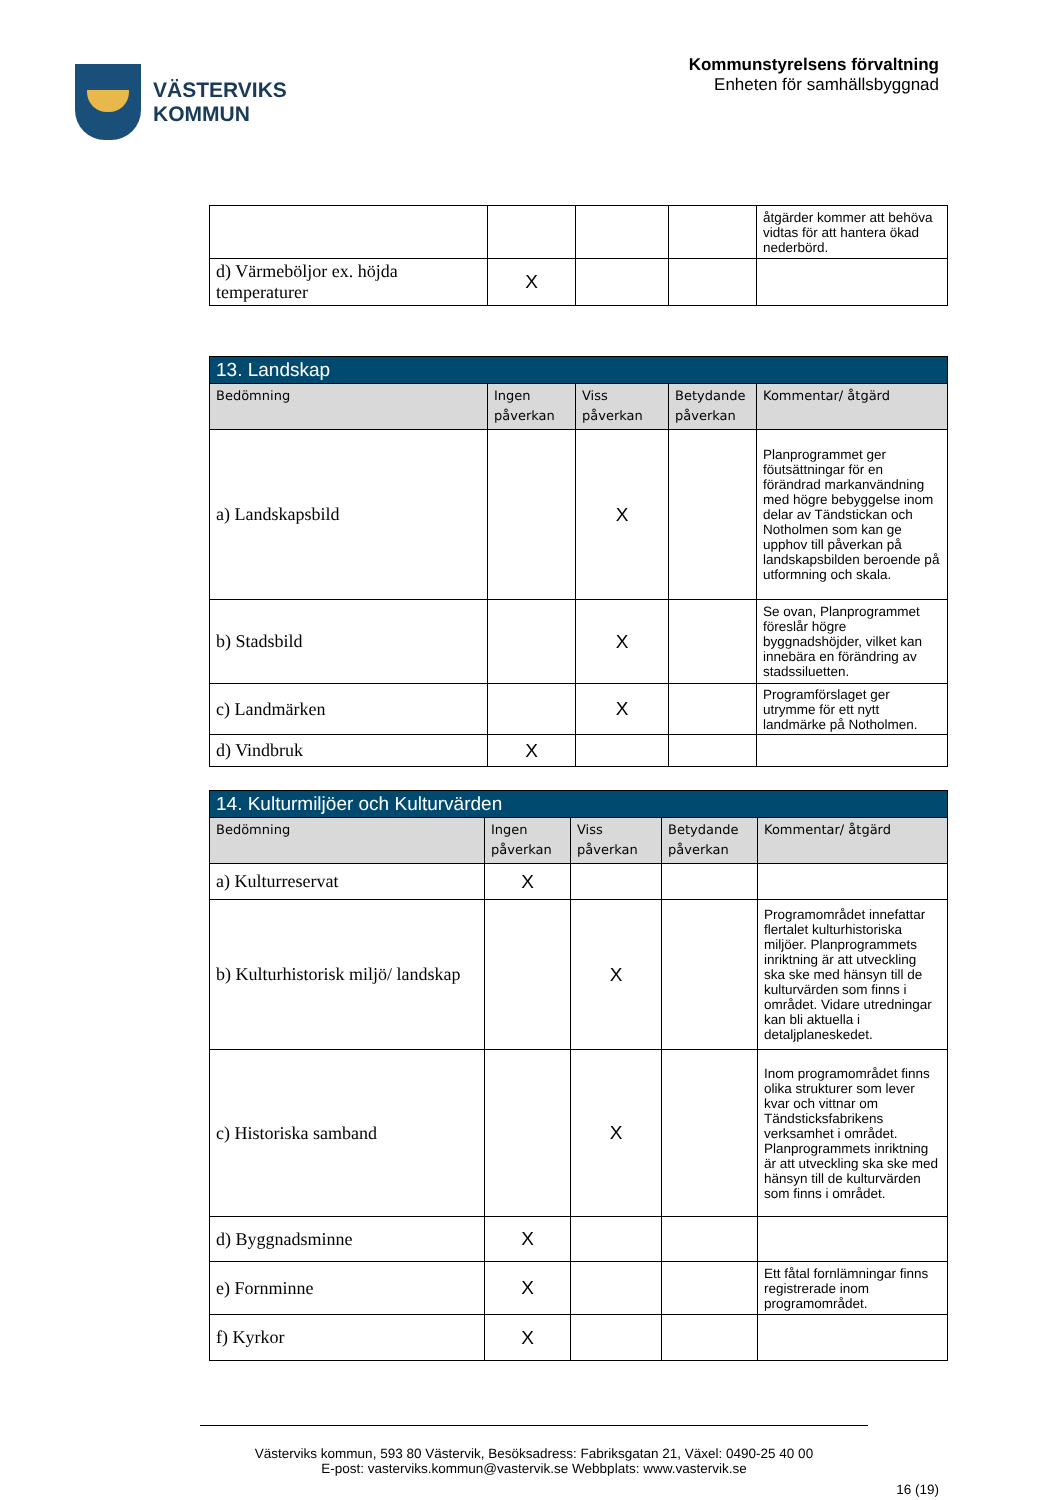VÄSTERVIKS
KOMMUN
Kommunstyrelsens förvaltning
Enheten för samhällsbyggnad
| | | | | åtgärder kommer att behöva vidtas för att hantera ökad nederbörd. |
| d) Värmeböljor ex. höjda temperaturer | X | | | |
| 13. Landskap | | | | |
| Bedömning | Ingen påverkan | Viss påverkan | Betydande påverkan | Kommentar/ åtgärd |
| a) Landskapsbild | | X | | Planprogrammet ger föutsättningar för en förändrad markanvändning med högre bebyggelse inom delar av Tändstickan och Notholmen som kan ge upphov till påverkan på landskapsbilden beroende på utformning och skala. |
| b) Stadsbild | | X | | Se ovan, Planprogrammet föreslår högre byggnadshöjder, vilket kan innebära en förändring av stadssiluetten. |
| c) Landmärken | | X | | Programförslaget ger utrymme för ett nytt landmärke på Notholmen. |
| d) Vindbruk | X | | | |
| 14. Kulturmiljöer och Kulturvärden | | | | |
| Bedömning | Ingen påverkan | Viss påverkan | Betydande påverkan | Kommentar/ åtgärd |
| a) Kulturreservat | X | | | |
| b) Kulturhistorisk miljö/ landskap | | X | | Programområdet innefattar flertalet kulturhistoriska miljöer. Planprogrammets inriktning är att utveckling ska ske med hänsyn till de kulturvärden som finns i området. Vidare utredningar kan bli aktuella i detaljplaneskedet. |
| c) Historiska samband | | X | | Inom programområdet finns olika strukturer som lever kvar och vittnar om Tändsticksfabrikens verksamhet i området. Planprogrammets inriktning är att utveckling ska ske med hänsyn till de kulturvärden som finns i området. |
| d) Byggnadsminne | X | | | |
| e) Fornminne | X | | | Ett fåtal fornlämningar finns registrerade inom programområdet. |
| f) Kyrkor | X | | | |
Västerviks kommun, 593 80 Västervik, Besöksadress: Fabriksgatan 21, Växel: 0490-25 40 00
E-post: vasterviks.kommun@vastervik.se Webbplats: www.vastervik.se
16 (19)